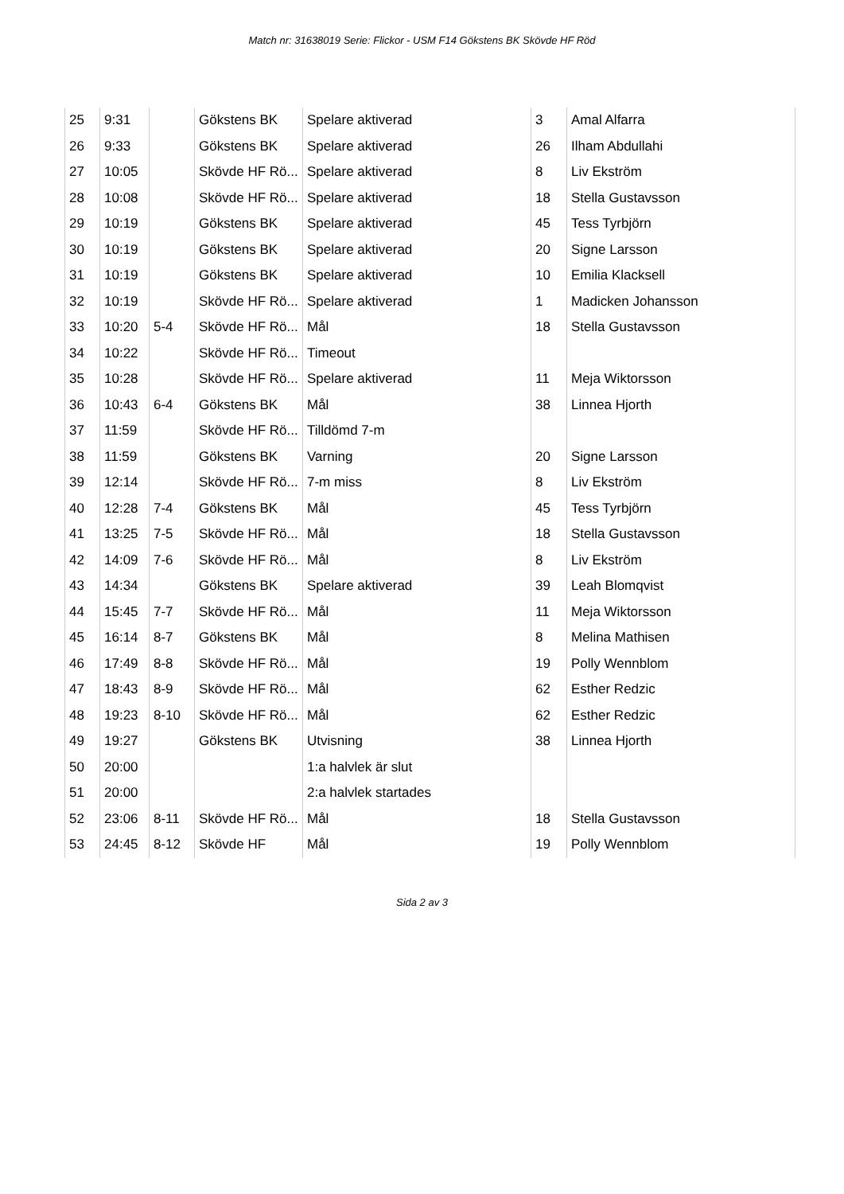Match nr: 31638019 Serie: Flickor - USM F14 Gökstens BK Skövde HF Röd
| 25 | 9:31 | | Gökstens BK | Spelare aktiverad | 3 | Amal Alfarra |
| 26 | 9:33 | | Gökstens BK | Spelare aktiverad | 26 | Ilham Abdullahi |
| 27 | 10:05 | | Skövde HF Rö... | Spelare aktiverad | 8 | Liv Ekström |
| 28 | 10:08 | | Skövde HF Rö... | Spelare aktiverad | 18 | Stella Gustavsson |
| 29 | 10:19 | | Gökstens BK | Spelare aktiverad | 45 | Tess Tyrbjörn |
| 30 | 10:19 | | Gökstens BK | Spelare aktiverad | 20 | Signe Larsson |
| 31 | 10:19 | | Gökstens BK | Spelare aktiverad | 10 | Emilia Klacksell |
| 32 | 10:19 | | Skövde HF Rö... | Spelare aktiverad | 1 | Madicken Johansson |
| 33 | 10:20 | 5-4 | Skövde HF Rö... | Mål | 18 | Stella Gustavsson |
| 34 | 10:22 | | Skövde HF Rö... | Timeout | | |
| 35 | 10:28 | | Skövde HF Rö... | Spelare aktiverad | 11 | Meja Wiktorsson |
| 36 | 10:43 | 6-4 | Gökstens BK | Mål | 38 | Linnea Hjorth |
| 37 | 11:59 | | Skövde HF Rö... | Tilldömd 7-m | | |
| 38 | 11:59 | | Gökstens BK | Varning | 20 | Signe Larsson |
| 39 | 12:14 | | Skövde HF Rö... | 7-m miss | 8 | Liv Ekström |
| 40 | 12:28 | 7-4 | Gökstens BK | Mål | 45 | Tess Tyrbjörn |
| 41 | 13:25 | 7-5 | Skövde HF Rö... | Mål | 18 | Stella Gustavsson |
| 42 | 14:09 | 7-6 | Skövde HF Rö... | Mål | 8 | Liv Ekström |
| 43 | 14:34 | | Gökstens BK | Spelare aktiverad | 39 | Leah Blomqvist |
| 44 | 15:45 | 7-7 | Skövde HF Rö... | Mål | 11 | Meja Wiktorsson |
| 45 | 16:14 | 8-7 | Gökstens BK | Mål | 8 | Melina Mathisen |
| 46 | 17:49 | 8-8 | Skövde HF Rö... | Mål | 19 | Polly Wennblom |
| 47 | 18:43 | 8-9 | Skövde HF Rö... | Mål | 62 | Esther Redzic |
| 48 | 19:23 | 8-10 | Skövde HF Rö... | Mål | 62 | Esther Redzic |
| 49 | 19:27 | | Gökstens BK | Utvisning | 38 | Linnea Hjorth |
| 50 | 20:00 | | | 1:a halvlek är slut | | |
| 51 | 20:00 | | | 2:a halvlek startades | | |
| 52 | 23:06 | 8-11 | Skövde HF Rö... | Mål | 18 | Stella Gustavsson |
| 53 | 24:45 | 8-12 | Skövde HF | Mål | 19 | Polly Wennblom |
Sida 2 av 3